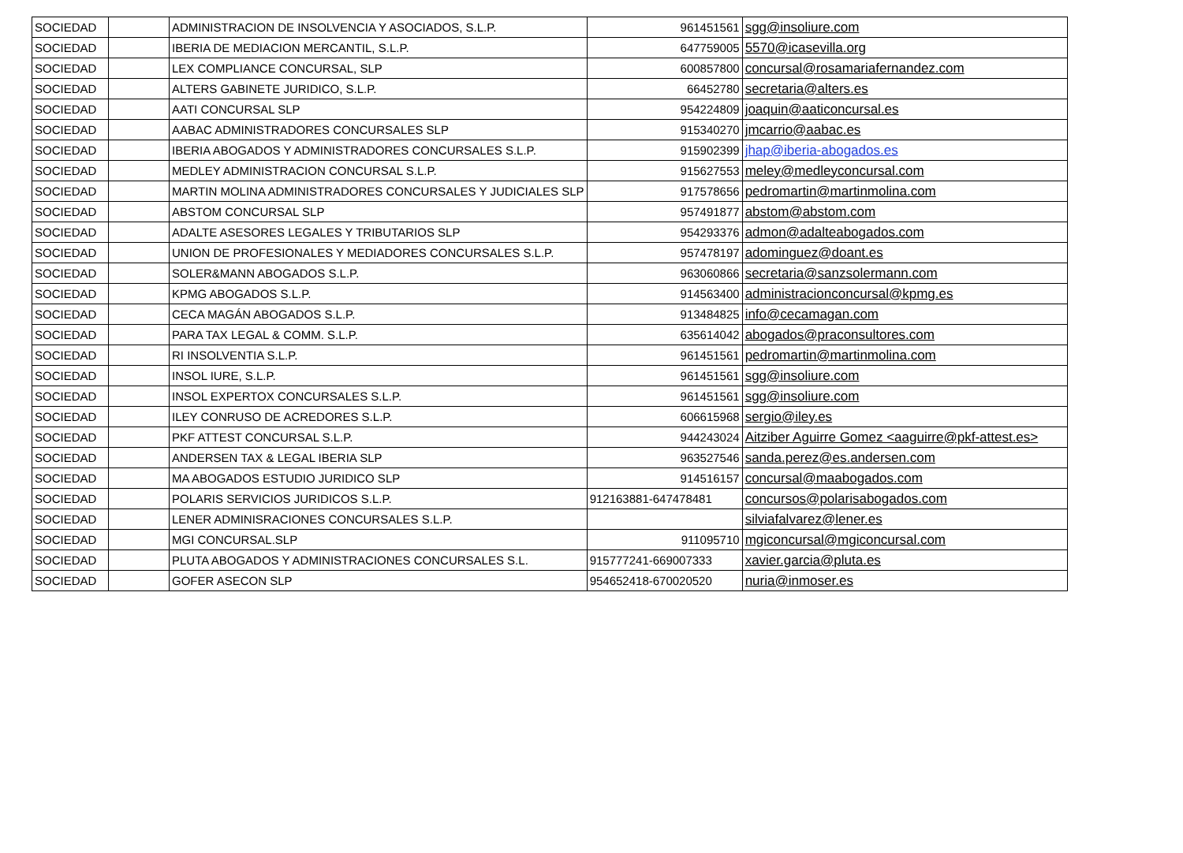| SOCIEDAD | | ADMINISTRACION DE INSOLVENCIA Y ASOCIADOS, S.L.P. | 961451561 | sgg@insoliure.com |
| SOCIEDAD | | IBERIA DE MEDIACION MERCANTIL, S.L.P. | 647759005 | 5570@icasevilla.org |
| SOCIEDAD | | LEX COMPLIANCE CONCURSAL, SLP | 600857800 | concursal@rosamariafernandez.com |
| SOCIEDAD | | ALTERS GABINETE JURIDICO, S.L.P. | 66452780 | secretaria@alters.es |
| SOCIEDAD | | AATI CONCURSAL SLP | 954224809 | joaquin@aaticoncursal.es |
| SOCIEDAD | | AABAC ADMINISTRADORES CONCURSALES SLP | 915340270 | jmcarrio@aabac.es |
| SOCIEDAD | | IBERIA ABOGADOS Y ADMINISTRADORES CONCURSALES S.L.P. | 915902399 | jhap@iberia-abogados.es |
| SOCIEDAD | | MEDLEY ADMINISTRACION CONCURSAL S.L.P. | 915627553 | meley@medleyconcursal.com |
| SOCIEDAD | | MARTIN MOLINA ADMINISTRADORES CONCURSALES Y JUDICIALES SLP | 917578656 | pedromartin@martinmolina.com |
| SOCIEDAD | | ABSTOM CONCURSAL SLP | 957491877 | abstom@abstom.com |
| SOCIEDAD | | ADALTE ASESORES LEGALES Y TRIBUTARIOS SLP | 954293376 | admon@adalteabogados.com |
| SOCIEDAD | | UNION DE PROFESIONALES Y MEDIADORES CONCURSALES S.L.P. | 957478197 | adominguez@doant.es |
| SOCIEDAD | | SOLER&MANN ABOGADOS S.L.P. | 963060866 | secretaria@sanzsolermann.com |
| SOCIEDAD | | KPMG ABOGADOS S.L.P. | 914563400 | administracionconcursal@kpmg.es |
| SOCIEDAD | | CECA MAGÁN ABOGADOS S.L.P. | 913484825 | info@cecamagan.com |
| SOCIEDAD | | PARA TAX LEGAL & COMM. S.L.P. | 635614042 | abogados@praconsultores.com |
| SOCIEDAD | | RI INSOLVENTIA S.L.P. | 961451561 | pedromartin@martinmolina.com |
| SOCIEDAD | | INSOL IURE, S.L.P. | 961451561 | sgg@insoliure.com |
| SOCIEDAD | | INSOL EXPERTOX CONCURSALES S.L.P. | 961451561 | sgg@insoliure.com |
| SOCIEDAD | | ILEY CONRUSO DE ACREDORES S.L.P. | 606615968 | sergio@iley.es |
| SOCIEDAD | | PKF ATTEST CONCURSAL S.L.P. | 944243024 | Aitziber Aguirre Gomez <aaguirre@pkf-attest.es> |
| SOCIEDAD | | ANDERSEN TAX & LEGAL IBERIA SLP | 963527546 | sanda.perez@es.andersen.com |
| SOCIEDAD | | MA ABOGADOS ESTUDIO JURIDICO SLP | 914516157 | concursal@maabogados.com |
| SOCIEDAD | | POLARIS SERVICIOS JURIDICOS S.L.P. | 912163881-647478481 | concursos@polarisabogados.com |
| SOCIEDAD | | LENER ADMINISRACIONES CONCURSALES S.L.P. | | silviafalvarez@lener.es |
| SOCIEDAD | | MGI CONCURSAL.SLP | 911095710 | mgiconcursal@mgiconcursal.com |
| SOCIEDAD | | PLUTA ABOGADOS Y ADMINISTRACIONES CONCURSALES S.L. | 915777241-669007333 | xavier.garcia@pluta.es |
| SOCIEDAD | | GOFER ASECON SLP | 954652418-670020520 | nuria@inmoser.es |